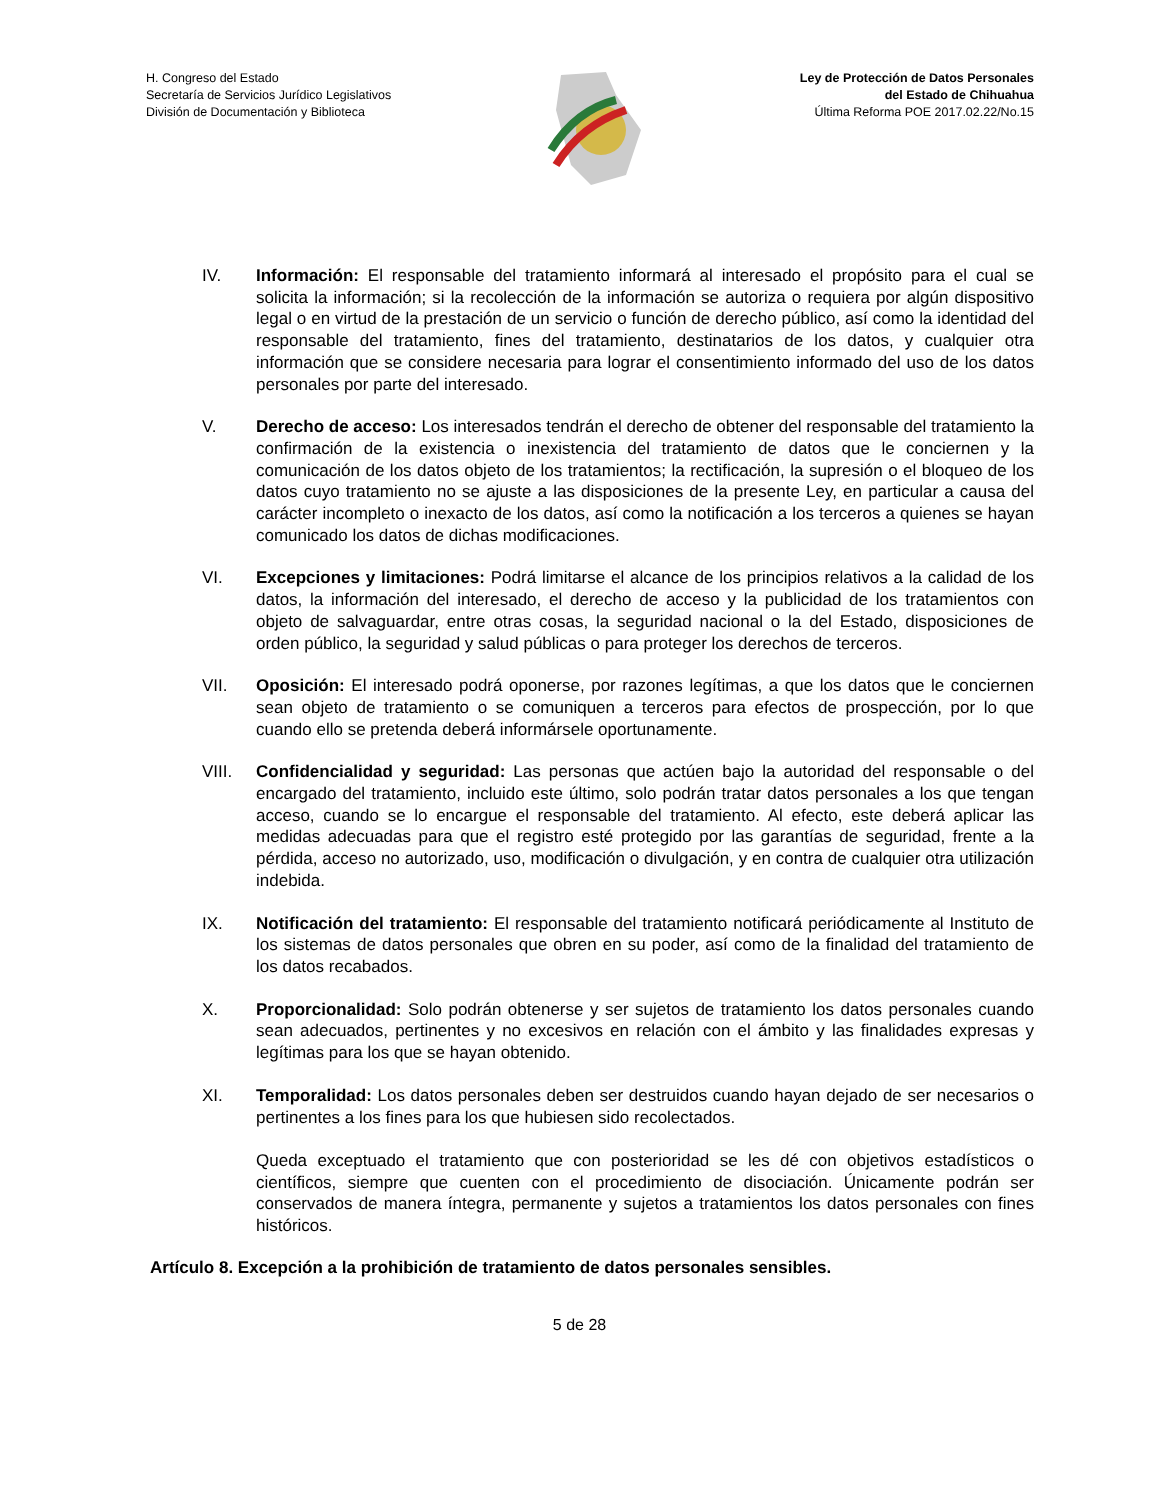H. Congreso del Estado
Secretaría de Servicios Jurídico Legislativos
División de Documentación y Biblioteca
Ley de Protección de Datos Personales
del Estado de Chihuahua
Última Reforma POE 2017.02.22/No.15
IV. Información: El responsable del tratamiento informará al interesado el propósito para el cual se solicita la información; si la recolección de la información se autoriza o requiera por algún dispositivo legal o en virtud de la prestación de un servicio o función de derecho público, así como la identidad del responsable del tratamiento, fines del tratamiento, destinatarios de los datos, y cualquier otra información que se considere necesaria para lograr el consentimiento informado del uso de los datos personales por parte del interesado.
V. Derecho de acceso: Los interesados tendrán el derecho de obtener del responsable del tratamiento la confirmación de la existencia o inexistencia del tratamiento de datos que le conciernen y la comunicación de los datos objeto de los tratamientos; la rectificación, la supresión o el bloqueo de los datos cuyo tratamiento no se ajuste a las disposiciones de la presente Ley, en particular a causa del carácter incompleto o inexacto de los datos, así como la notificación a los terceros a quienes se hayan comunicado los datos de dichas modificaciones.
VI. Excepciones y limitaciones: Podrá limitarse el alcance de los principios relativos a la calidad de los datos, la información del interesado, el derecho de acceso y la publicidad de los tratamientos con objeto de salvaguardar, entre otras cosas, la seguridad nacional o la del Estado, disposiciones de orden público, la seguridad y salud públicas o para proteger los derechos de terceros.
VII. Oposición: El interesado podrá oponerse, por razones legítimas, a que los datos que le conciernen sean objeto de tratamiento o se comuniquen a terceros para efectos de prospección, por lo que cuando ello se pretenda deberá informársele oportunamente.
VIII. Confidencialidad y seguridad: Las personas que actúen bajo la autoridad del responsable o del encargado del tratamiento, incluido este último, solo podrán tratar datos personales a los que tengan acceso, cuando se lo encargue el responsable del tratamiento. Al efecto, este deberá aplicar las medidas adecuadas para que el registro esté protegido por las garantías de seguridad, frente a la pérdida, acceso no autorizado, uso, modificación o divulgación, y en contra de cualquier otra utilización indebida.
IX. Notificación del tratamiento: El responsable del tratamiento notificará periódicamente al Instituto de los sistemas de datos personales que obren en su poder, así como de la finalidad del tratamiento de los datos recabados.
X. Proporcionalidad: Solo podrán obtenerse y ser sujetos de tratamiento los datos personales cuando sean adecuados, pertinentes y no excesivos en relación con el ámbito y las finalidades expresas y legítimas para los que se hayan obtenido.
XI. Temporalidad: Los datos personales deben ser destruidos cuando hayan dejado de ser necesarios o pertinentes a los fines para los que hubiesen sido recolectados.
Queda exceptuado el tratamiento que con posterioridad se les dé con objetivos estadísticos o científicos, siempre que cuenten con el procedimiento de disociación. Únicamente podrán ser conservados de manera íntegra, permanente y sujetos a tratamientos los datos personales con fines históricos.
Artículo 8. Excepción a la prohibición de tratamiento de datos personales sensibles.
5 de 28